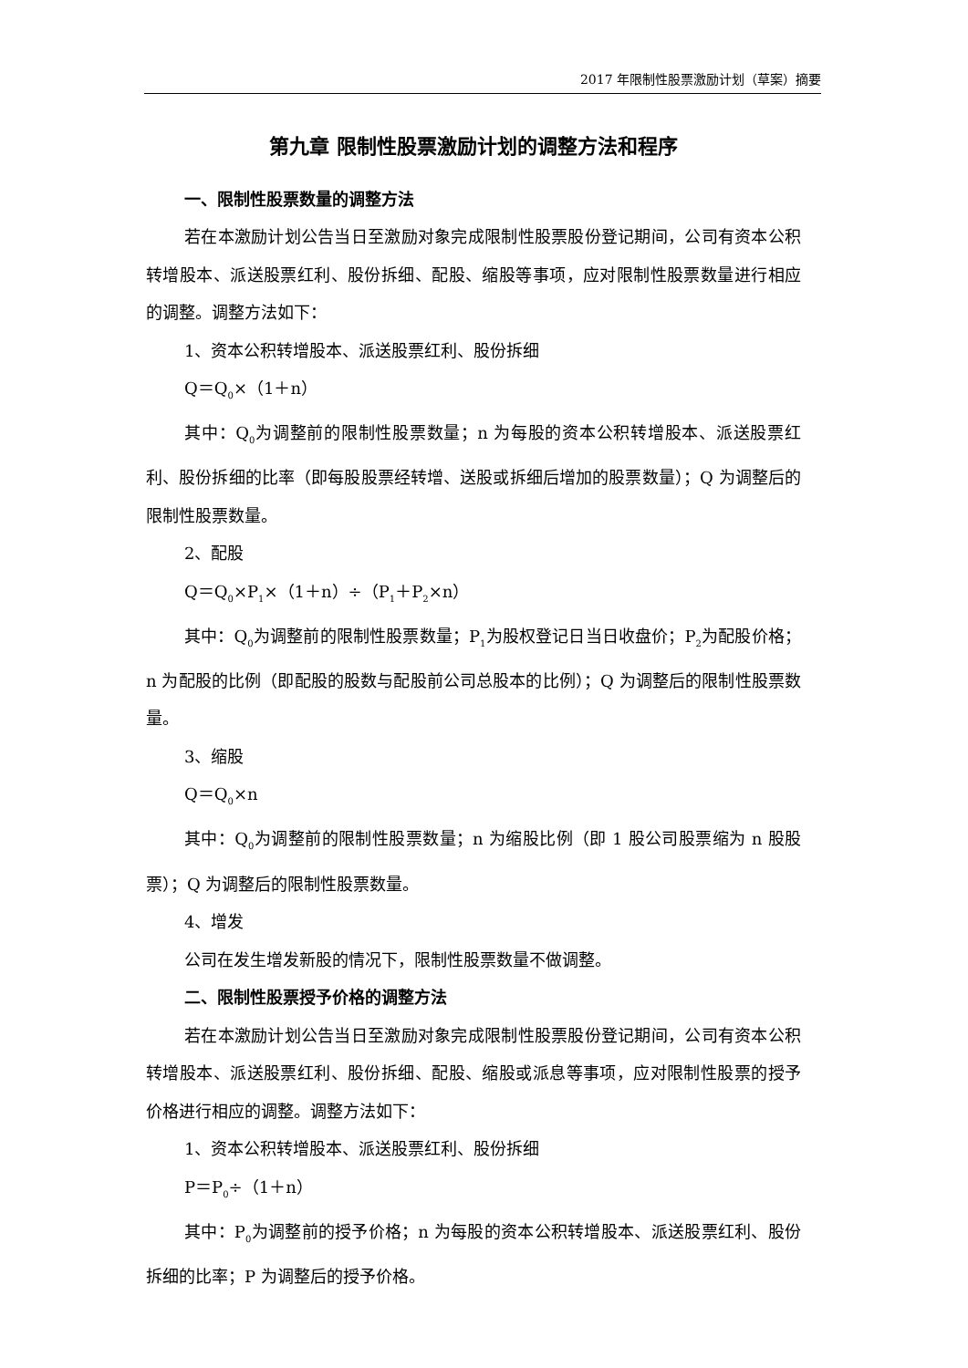2017 年限制性股票激励计划（草案）摘要
第九章 限制性股票激励计划的调整方法和程序
一、限制性股票数量的调整方法
若在本激励计划公告当日至激励对象完成限制性股票股份登记期间，公司有资本公积转增股本、派送股票红利、股份拆细、配股、缩股等事项，应对限制性股票数量进行相应的调整。调整方法如下：
1、资本公积转增股本、派送股票红利、股份拆细
Q＝Q<sub>0</sub>×（1＋n）
其中：Q<sub>0</sub>为调整前的限制性股票数量；n 为每股的资本公积转增股本、派送股票红利、股份拆细的比率（即每股股票经转增、送股或拆细后增加的股票数量）；Q 为调整后的限制性股票数量。
2、配股
Q＝Q<sub>0</sub>×P<sub>1</sub>×（1＋n）÷（P<sub>1</sub>＋P<sub>2</sub>×n）
其中：Q<sub>0</sub>为调整前的限制性股票数量；P<sub>1</sub>为股权登记日当日收盘价；P<sub>2</sub>为配股价格；n 为配股的比例（即配股的股数与配股前公司总股本的比例）；Q 为调整后的限制性股票数量。
3、缩股
Q＝Q<sub>0</sub>×n
其中：Q<sub>0</sub>为调整前的限制性股票数量；n 为缩股比例（即 1 股公司股票缩为 n 股股票）；Q 为调整后的限制性股票数量。
4、增发
公司在发生增发新股的情况下，限制性股票数量不做调整。
二、限制性股票授予价格的调整方法
若在本激励计划公告当日至激励对象完成限制性股票股份登记期间，公司有资本公积转增股本、派送股票红利、股份拆细、配股、缩股或派息等事项，应对限制性股票的授予价格进行相应的调整。调整方法如下：
1、资本公积转增股本、派送股票红利、股份拆细
P＝P<sub>0</sub>÷（1＋n）
其中：P<sub>0</sub>为调整前的授予价格；n 为每股的资本公积转增股本、派送股票红利、股份拆细的比率；P 为调整后的授予价格。